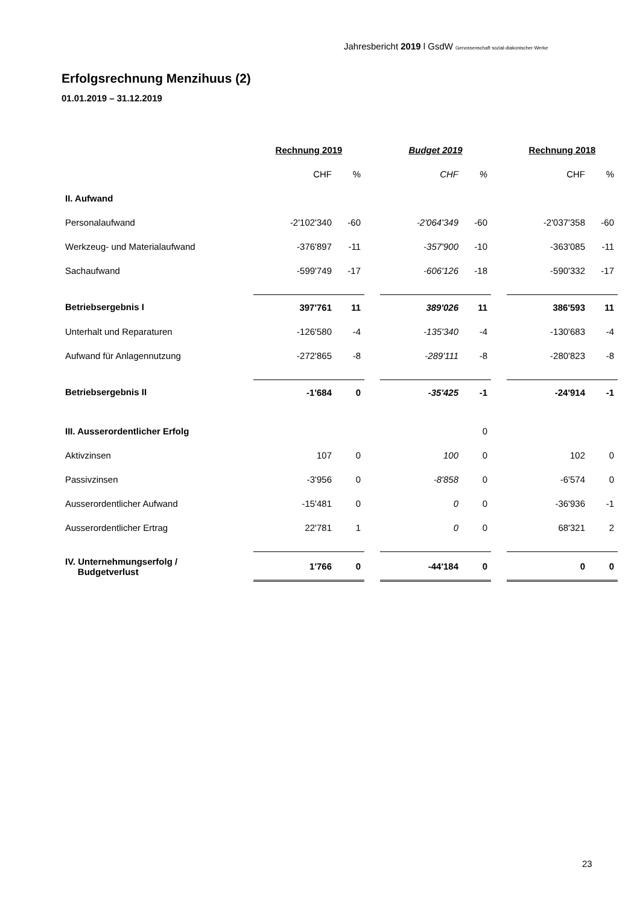Jahresbericht 2019 l GsdW Genossenschaft sozial-diakonischer Werke
Erfolgsrechnung Menzihuus (2)
01.01.2019 – 31.12.2019
| | Rechnung 2019 | | | Budget 2019 | | | Rechnung 2018 | |
| | CHF | % | | CHF | % | | CHF | % |
| II. Aufwand | | | | | | | | |
| Personalaufwand | -2'102'340 | -60 | | -2'064'349 | -60 | | -2'037'358 | -60 |
| Werkzeug- und Materialaufwand | -376'897 | -11 | | -357'900 | -10 | | -363'085 | -11 |
| Sachaufwand | -599'749 | -17 | | -606'126 | -18 | | -590'332 | -17 |
| Betriebsergebnis I | 397'761 | 11 | | 389'026 | 11 | | 386'593 | 11 |
| Unterhalt und Reparaturen | -126'580 | -4 | | -135'340 | -4 | | -130'683 | -4 |
| Aufwand für Anlagennutzung | -272'865 | -8 | | -289'111 | -8 | | -280'823 | -8 |
| Betriebsergebnis II | -1'684 | 0 | | -35'425 | -1 | | -24'914 | -1 |
| III. Ausserordentlicher Erfolg | | | | | 0 | | | |
| Aktivzinsen | 107 | 0 | | 100 | 0 | | 102 | 0 |
| Passivzinsen | -3'956 | 0 | | -8'858 | 0 | | -6'574 | 0 |
| Ausserordentlicher Aufwand | -15'481 | 0 | | 0 | 0 | | -36'936 | -1 |
| Ausserordentlicher Ertrag | 22'781 | 1 | | 0 | 0 | | 68'321 | 2 |
| IV. Unternehmungserfolg / Budgetverlust | 1'766 | 0 | | -44'184 | 0 | | 0 | 0 |
23